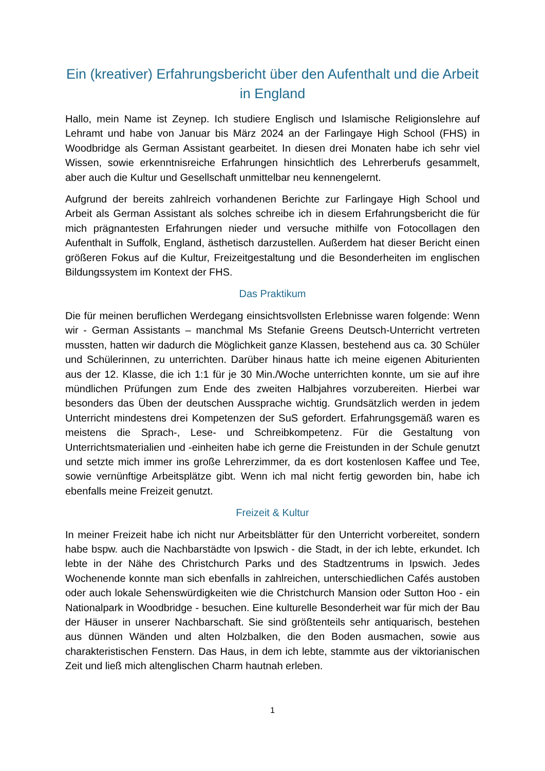Ein (kreativer) Erfahrungsbericht über den Aufenthalt und die Arbeit in England
Hallo, mein Name ist Zeynep. Ich studiere Englisch und Islamische Religionslehre auf Lehramt und habe von Januar bis März 2024 an der Farlingaye High School (FHS) in Woodbridge als German Assistant gearbeitet. In diesen drei Monaten habe ich sehr viel Wissen, sowie erkenntnisreiche Erfahrungen hinsichtlich des Lehrerberufs gesammelt, aber auch die Kultur und Gesellschaft unmittelbar neu kennengelernt.
Aufgrund der bereits zahlreich vorhandenen Berichte zur Farlingaye High School und Arbeit als German Assistant als solches schreibe ich in diesem Erfahrungsbericht die für mich prägnantesten Erfahrungen nieder und versuche mithilfe von Fotocollagen den Aufenthalt in Suffolk, England, ästhetisch darzustellen. Außerdem hat dieser Bericht einen größeren Fokus auf die Kultur, Freizeitgestaltung und die Besonderheiten im englischen Bildungssystem im Kontext der FHS.
Das Praktikum
Die für meinen beruflichen Werdegang einsichtsvollsten Erlebnisse waren folgende: Wenn wir - German Assistants – manchmal Ms Stefanie Greens Deutsch-Unterricht vertreten mussten, hatten wir dadurch die Möglichkeit ganze Klassen, bestehend aus ca. 30 Schüler und Schülerinnen, zu unterrichten. Darüber hinaus hatte ich meine eigenen Abiturienten aus der 12. Klasse, die ich 1:1 für je 30 Min./Woche unterrichten konnte, um sie auf ihre mündlichen Prüfungen zum Ende des zweiten Halbjahres vorzubereiten. Hierbei war besonders das Üben der deutschen Aussprache wichtig. Grundsätzlich werden in jedem Unterricht mindestens drei Kompetenzen der SuS gefordert. Erfahrungsgemäß waren es meistens die Sprach-, Lese- und Schreibkompetenz. Für die Gestaltung von Unterrichtsmaterialien und -einheiten habe ich gerne die Freistunden in der Schule genutzt und setzte mich immer ins große Lehrerzimmer, da es dort kostenlosen Kaffee und Tee, sowie vernünftige Arbeitsplätze gibt. Wenn ich mal nicht fertig geworden bin, habe ich ebenfalls meine Freizeit genutzt.
Freizeit & Kultur
In meiner Freizeit habe ich nicht nur Arbeitsblätter für den Unterricht vorbereitet, sondern habe bspw. auch die Nachbarstädte von Ipswich - die Stadt, in der ich lebte, erkundet. Ich lebte in der Nähe des Christchurch Parks und des Stadtzentrums in Ipswich. Jedes Wochenende konnte man sich ebenfalls in zahlreichen, unterschiedlichen Cafés austoben oder auch lokale Sehenswürdigkeiten wie die Christchurch Mansion oder Sutton Hoo - ein Nationalpark in Woodbridge - besuchen. Eine kulturelle Besonderheit war für mich der Bau der Häuser in unserer Nachbarschaft. Sie sind größtenteils sehr antiquarisch, bestehen aus dünnen Wänden und alten Holzbalken, die den Boden ausmachen, sowie aus charakteristischen Fenstern. Das Haus, in dem ich lebte, stammte aus der viktorianischen Zeit und ließ mich altenglischen Charm hautnah erleben.
1